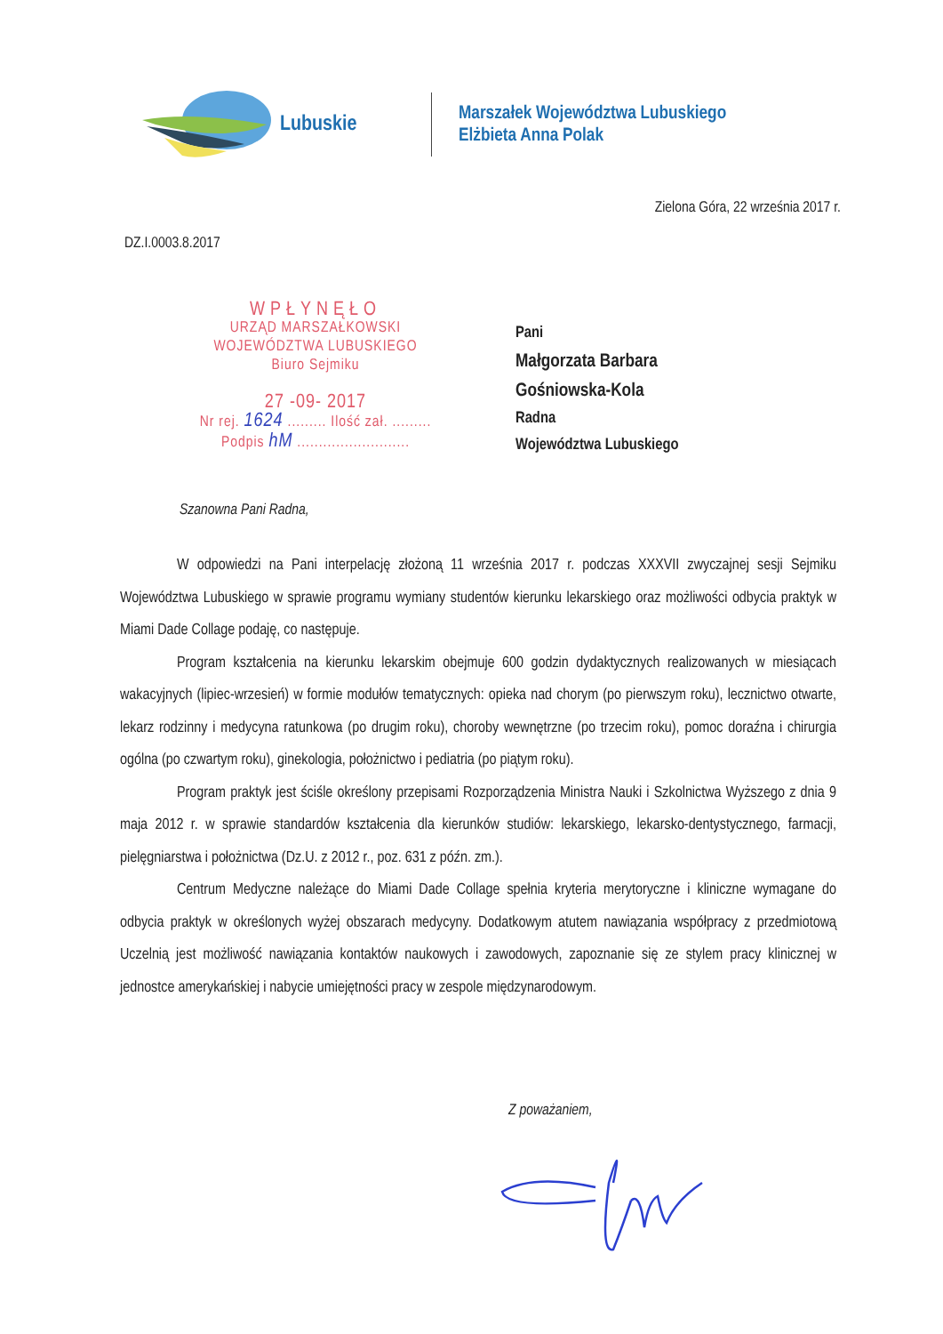Lubuskie
Marszałek Województwa Lubuskiego
Elżbieta Anna Polak
Zielona Góra, 22 września 2017 r.
DZ.I.0003.8.2017
WPŁYNĘŁO
URZĄD MARSZAŁKOWSKI
WOJEWÓDZTWA LUBUSKIEGO
Biuro Sejmiku
27 -09- 2017
Nr rej. 1624 ......... Ilość zał. .........
Podpis hM ..........................
Pani
Małgorzata Barbara
Gośniowska-Kola
Radna
Województwa Lubuskiego
Szanowna Pani Radna,
W odpowiedzi na Pani interpelację złożoną 11 września 2017 r. podczas XXXVII zwyczajnej sesji Sejmiku Województwa Lubuskiego w sprawie programu wymiany studentów kierunku lekarskiego oraz możliwości odbycia praktyk w Miami Dade Collage podaję, co następuje.
Program kształcenia na kierunku lekarskim obejmuje 600 godzin dydaktycznych realizowanych w miesiącach wakacyjnych (lipiec-wrzesień) w formie modułów tematycznych: opieka nad chorym (po pierwszym roku), lecznictwo otwarte, lekarz rodzinny i medycyna ratunkowa (po drugim roku), choroby wewnętrzne (po trzecim roku), pomoc doraźna i chirurgia ogólna (po czwartym roku), ginekologia, położnictwo i pediatria (po piątym roku).
Program praktyk jest ściśle określony przepisami Rozporządzenia Ministra Nauki i Szkolnictwa Wyższego z dnia 9 maja 2012 r. w sprawie standardów kształcenia dla kierunków studiów: lekarskiego, lekarsko-dentystycznego, farmacji, pielęgniarstwa i położnictwa (Dz.U. z 2012 r., poz. 631 z późn. zm.).
Centrum Medyczne należące do Miami Dade Collage spełnia kryteria merytoryczne i kliniczne wymagane do odbycia praktyk w określonych wyżej obszarach medycyny. Dodatkowym atutem nawiązania współpracy z przedmiotową Uczelnią jest możliwość nawiązania kontaktów naukowych i zawodowych, zapoznanie się ze stylem pracy klinicznej w jednostce amerykańskiej i nabycie umiejętności pracy w zespole międzynarodowym.
Z poważaniem,